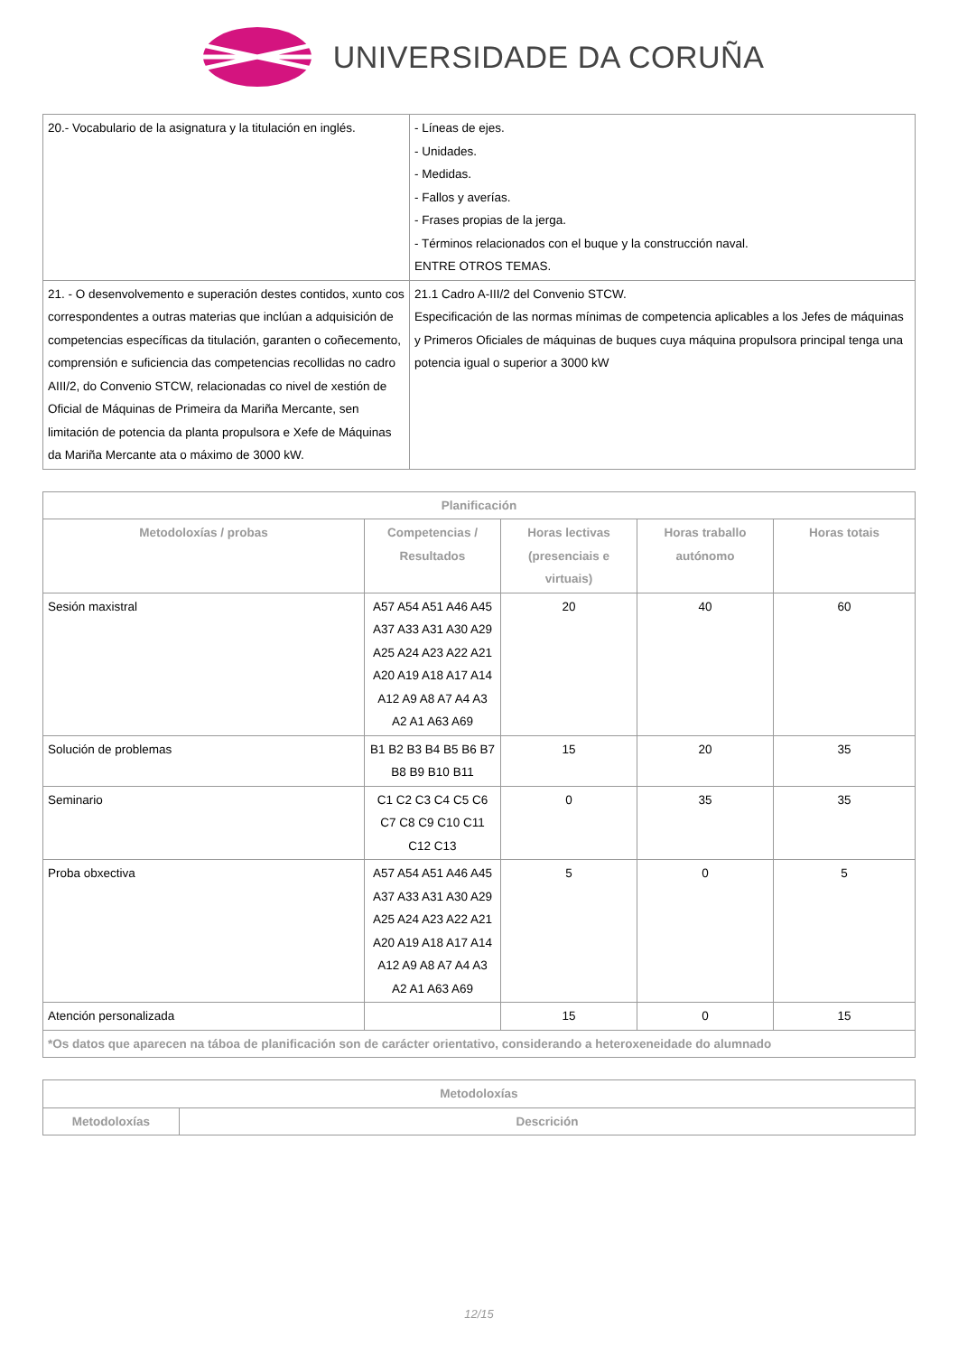UNIVERSIDADE DA CORUÑA
| 20.- Vocabulario de la asignatura y la titulación en inglés. | - Líneas de ejes. - Unidades. - Medidas. - Fallos y averías. - Frases propias de la jerga. - Términos relacionados con el buque y la construcción naval. ENTRE OTROS TEMAS. |
| 21. - O desenvolvemento e superación destes contidos, xunto cos correspondentes a outras materias que inclúan a adquisición de competencias específicas da titulación, garanten o coñecemento, comprensión e suficiencia das competencias recollidas no cadro AIII/2, do Convenio STCW, relacionadas co nivel de xestión de Oficial de Máquinas de Primeira da Mariña Mercante, sen limitación de potencia da planta propulsora e Xefe de Máquinas da Mariña Mercante ata o máximo de 3000 kW. | 21.1 Cadro A-III/2 del Convenio STCW. Especificación de las normas mínimas de competencia aplicables a los Jefes de máquinas y Primeros Oficiales de máquinas de buques cuya máquina propulsora principal tenga una potencia igual o superior a 3000 kW |
| Planificación | | | | |
| --- | --- | --- | --- | --- |
| Metodoloxías / probas | Competencias / Resultados | Horas lectivas (presenciais e virtuais) | Horas traballo autónomo | Horas totais |
| Sesión maxistral | A57 A54 A51 A46 A45 A37 A33 A31 A30 A29 A25 A24 A23 A22 A21 A20 A19 A18 A17 A14 A12 A9 A8 A7 A4 A3 A2 A1 A63 A69 | 20 | 40 | 60 |
| Solución de problemas | B1 B2 B3 B4 B5 B6 B7 B8 B9 B10 B11 | 15 | 20 | 35 |
| Seminario | C1 C2 C3 C4 C5 C6 C7 C8 C9 C10 C11 C12 C13 | 0 | 35 | 35 |
| Proba obxectiva | A57 A54 A51 A46 A45 A37 A33 A31 A30 A29 A25 A24 A23 A22 A21 A20 A19 A18 A17 A14 A12 A9 A8 A7 A4 A3 A2 A1 A63 A69 | 5 | 0 | 5 |
| Atención personalizada | | 15 | 0 | 15 |
| *Os datos que aparecen na táboa de planificación son de carácter orientativo, considerando a heteroxeneidade do alumnado | | | | |
| Metodoloxías | |
| --- | --- |
| Metodoloxías | Descrición |
12/15